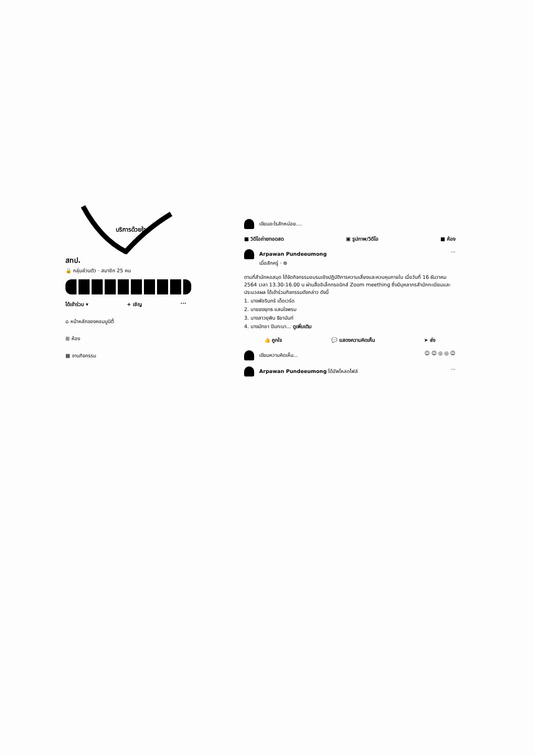บริการด้วยใจ
สทป.
🔒 กลุ่มส่วนตัว · สมาชิก 25 คน
ได้เข้าร่วม ▾ + เชิญ ···
⌂ หน้าหลักของคอมมูนิตี้
⊞ ห้อง
▦ งานกิจกรรม
เขียนอะไรสักหน่อย....
■ วิดีโอถ่ายทอดสด ▣ รูปภาพ/วิดีโอ ■ ห้อง
Arpawan Pundeeumong
เมื่อสักครู่ · ⊕
···
ตามที่สำนักหอสมุด ได้จัดกิจกรรมอบรมเชิงปฏิบัติการความเสี่ยงและควบคุมภายใน เมื่อวันที่ 16 ธันวาคม 2564 เวลา 13.30-16.00 น ผ่านสื่ออิเล็กทรอนิกส์ Zoom meething ซึ่งมีบุคลากรสำนักทะเบียนและประมวลผล ได้เข้าร่วมกิจกรรมดังกล่าว ดังนี้
1. นางพัชรินทร์ เด็ดเวร์ด
2. นายยงยุทธ แสนใจพรม
3. นางสาวยุพิน ธิยานันท์
4. นางมัทชา ปินทะนา... ดูเพิ่มเติม
👍 ถูกใจ 💬 แสดงความคิดเห็น ➤ ส่ง
เขียนความคิดเห็น... ☺ ☺ ◎ ◎ ☺
Arpawan Pundeeumong ได้อัพโหลดไฟล์ ···